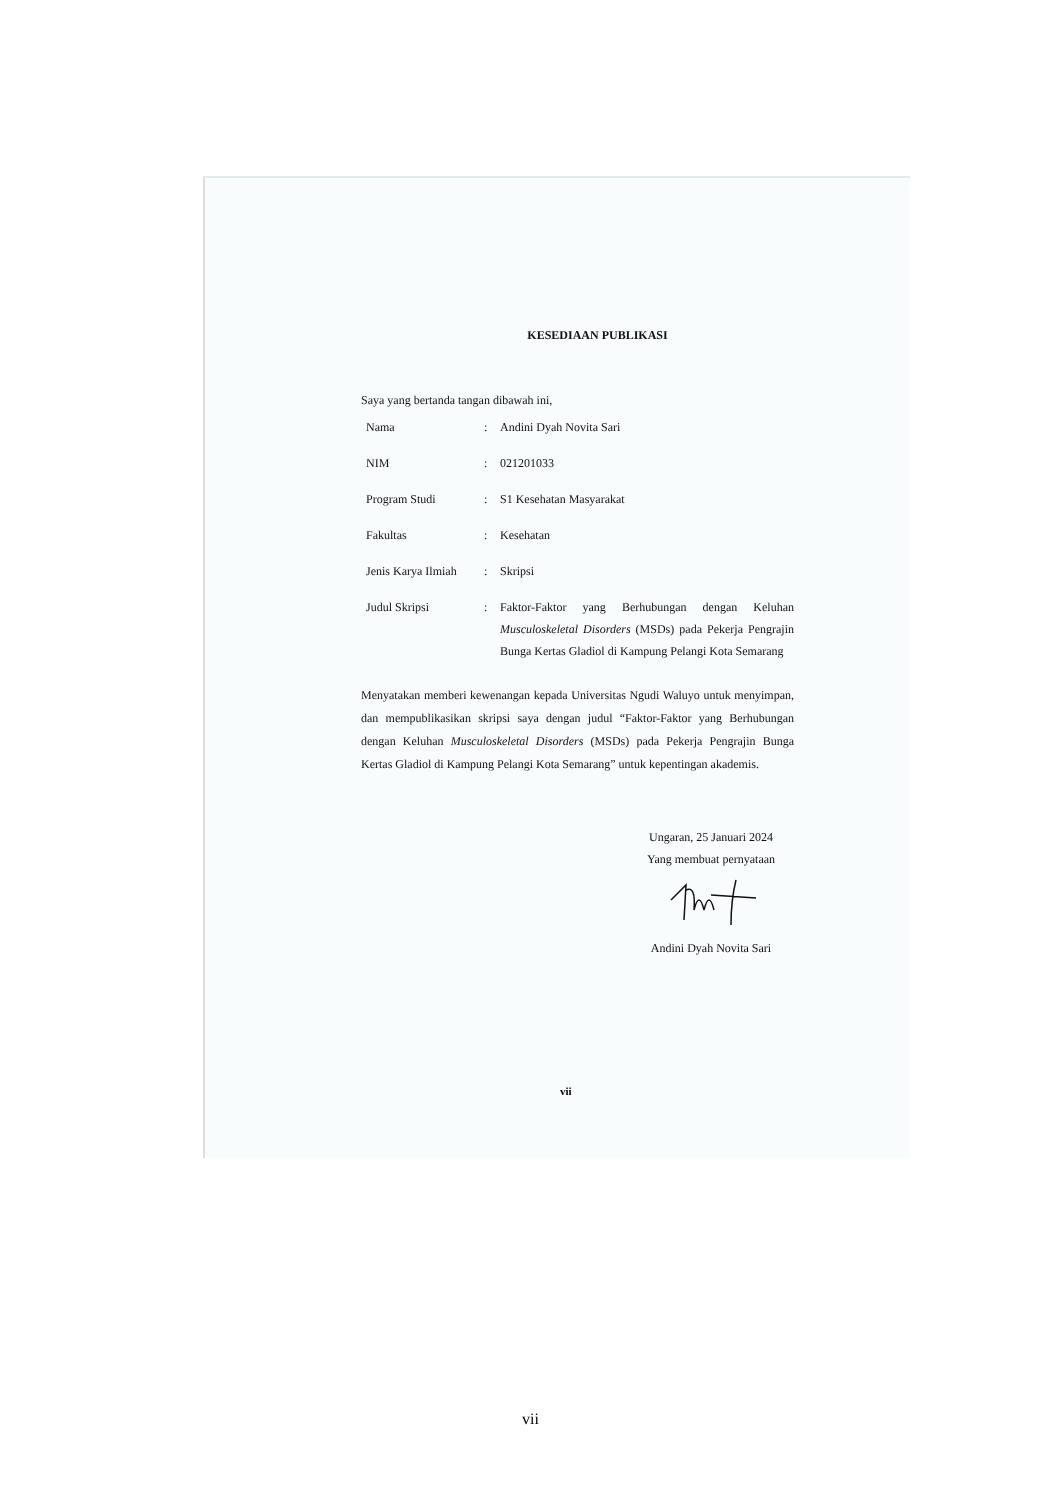KESEDIAAN PUBLIKASI
Saya yang bertanda tangan dibawah ini,
| Nama | : | Andini Dyah Novita Sari |
| NIM | : | 021201033 |
| Program Studi | : | S1 Kesehatan Masyarakat |
| Fakultas | : | Kesehatan |
| Jenis Karya Ilmiah | : | Skripsi |
| Judul Skripsi | : | Faktor-Faktor yang Berhubungan dengan Keluhan Musculoskeletal Disorders (MSDs) pada Pekerja Pengrajin Bunga Kertas Gladiol di Kampung Pelangi Kota Semarang |
Menyatakan memberi kewenangan kepada Universitas Ngudi Waluyo untuk menyimpan, dan mempublikasikan skripsi saya dengan judul “Faktor-Faktor yang Berhubungan dengan Keluhan Musculoskeletal Disorders (MSDs) pada Pekerja Pengrajin Bunga Kertas Gladiol di Kampung Pelangi Kota Semarang” untuk kepentingan akademis.
Ungaran, 25 Januari 2024
Yang membuat pernyataan
Andini Dyah Novita Sari
vii
vii